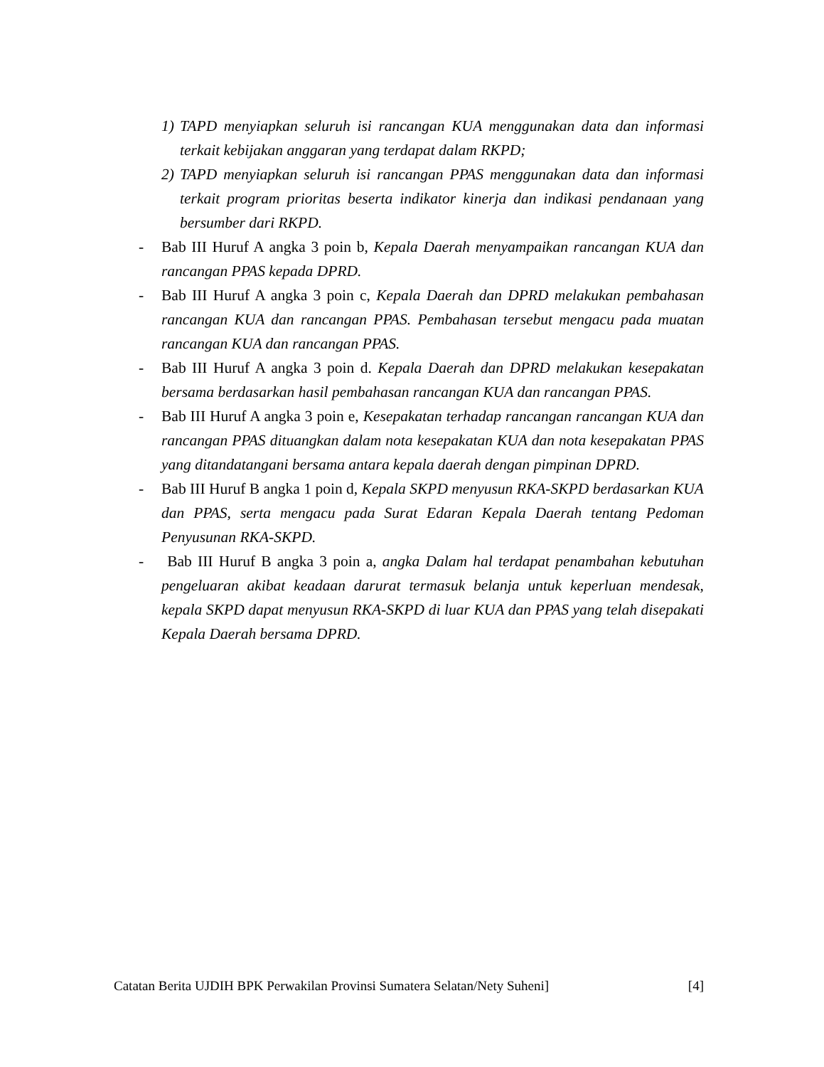1) TAPD menyiapkan seluruh isi rancangan KUA menggunakan data dan informasi terkait kebijakan anggaran yang terdapat dalam RKPD;
2) TAPD menyiapkan seluruh isi rancangan PPAS menggunakan data dan informasi terkait program prioritas beserta indikator kinerja dan indikasi pendanaan yang bersumber dari RKPD.
- Bab III Huruf A angka 3 poin b, Kepala Daerah menyampaikan rancangan KUA dan rancangan PPAS kepada DPRD.
- Bab III Huruf A angka 3 poin c, Kepala Daerah dan DPRD melakukan pembahasan rancangan KUA dan rancangan PPAS. Pembahasan tersebut mengacu pada muatan rancangan KUA dan rancangan PPAS.
- Bab III Huruf A angka 3 poin d. Kepala Daerah dan DPRD melakukan kesepakatan bersama berdasarkan hasil pembahasan rancangan KUA dan rancangan PPAS.
- Bab III Huruf A angka 3 poin e, Kesepakatan terhadap rancangan rancangan KUA dan rancangan PPAS dituangkan dalam nota kesepakatan KUA dan nota kesepakatan PPAS yang ditandatangani bersama antara kepala daerah dengan pimpinan DPRD.
- Bab III Huruf B angka 1 poin d, Kepala SKPD menyusun RKA-SKPD berdasarkan KUA dan PPAS, serta mengacu pada Surat Edaran Kepala Daerah tentang Pedoman Penyusunan RKA-SKPD.
- Bab III Huruf B angka 3 poin a, angka Dalam hal terdapat penambahan kebutuhan pengeluaran akibat keadaan darurat termasuk belanja untuk keperluan mendesak, kepala SKPD dapat menyusun RKA-SKPD di luar KUA dan PPAS yang telah disepakati Kepala Daerah bersama DPRD.
Catatan Berita UJDIH BPK Perwakilan Provinsi Sumatera Selatan/Nety Suheni] [4]